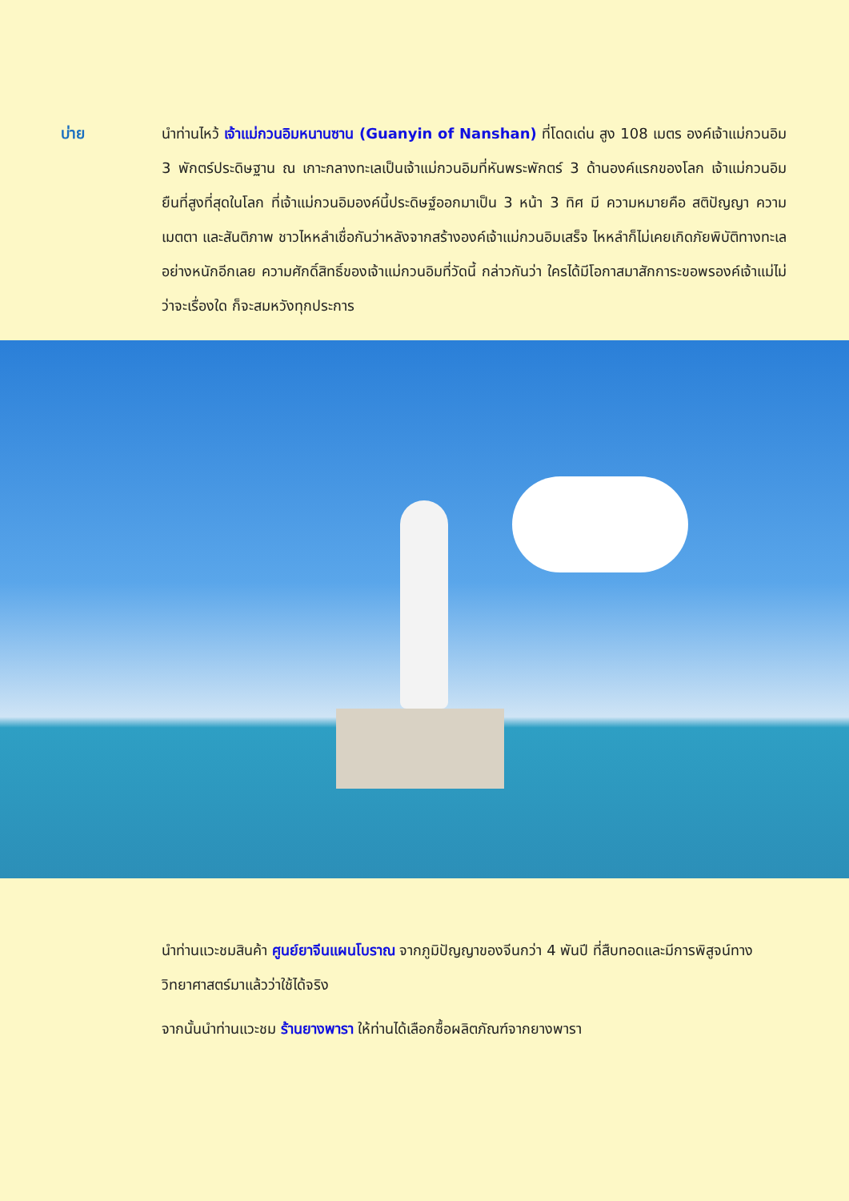บ่าย นำท่านไหว้ เจ้าแม่กวนอิมหนานซาน (Guanyin of Nanshan) ที่โดดเด่น สูง 108 เมตร องค์เจ้าแม่กวนอิม 3 พักตร์ประดิษฐาน ณ เกาะกลางทะเลเป็นเจ้าแม่กวนอิมที่หันพระพักตร์ 3 ด้านองค์แรกของโลก เจ้าแม่กวนอิมยืนที่สูงที่สุดในโลก ที่เจ้าแม่กวนอิมองค์นี้ประดิษฐ์ออกมาเป็น 3 หน้า 3 ทิศ มี ความหมายคือ สติปัญญา ความเมตตา และสันติภาพ ชาวไหหลำเชื่อกันว่าหลังจากสร้างองค์เจ้าแม่กวนอิมเสร็จ ไหหลำก็ไม่เคยเกิดภัยพิบัติทางทะเลอย่างหนักอีกเลย ความศักดิ์สิทธิ์ของเจ้าแม่กวนอิมที่วัดนี้ กล่าวกันว่า ใครได้มีโอกาสมาสักการะขอพรองค์เจ้าแม่ไม่ว่าจะเรื่องใด ก็จะสมหวังทุกประการ
นำท่านแวะชมสินค้า ศูนย์ยาจีนแผนโบราณ จากภูมิปัญญาของจีนกว่า 4 พันปี ที่สืบทอดและมีการพิสูจน์ทางวิทยาศาสตร์มาแล้วว่าใช้ได้จริง
จากนั้นนำท่านแวะชม ร้านยางพารา ให้ท่านได้เลือกซื้อผลิตภัณฑ์จากยางพารา